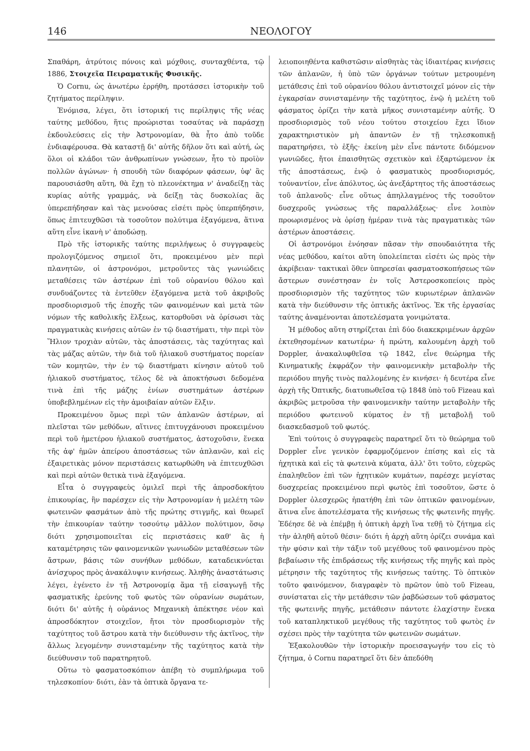146 ΝΕΟΛΟΓΟΥ
Σπαθάρη, ἀτρύτοις πόνοις καὶ μόχθοις, συνταχθέντα, τῷ 1886, Στοιχεῖα Πειραματικῆς Φυσικῆς.
Ὁ Cornu, ὡς ἀνωτέρω ἐρρήθη, προτάσσει ἱστορικὴν τοῦ ζητήματος περίληψιν.
Ἐνόμισα, λέγει, ὅτι ἱστορική τις περίληψις τῆς νέας ταύτης μεθόδου, ἥτις προώρισται τοσαύτας νὰ παράσχῃ ἐκδουλεύσεις εἰς τὴν Ἀστρονομίαν, θὰ ἦτο ἀπὸ τοῦδε ἐνδιαφέρουσα. Θὰ καταστῇ δι' αὐτῆς δῆλον ὅτι καὶ αὐτή, ὡς ὅλοι οἱ κλάδοι τῶν ἀνθρωπίνων γνώσεων, ἦτο τὸ προϊὸν πολλῶν ἀγώνων· ἡ σπουδὴ τῶν διαφόρων φάσεων, ὑφ' ἃς παρουσιάσθη αὕτη, θὰ ἔχῃ τὸ πλεονέκτημα ν' ἀναδείξῃ τὰς κυρίας αὐτῆς γραμμάς, νὰ δείξῃ τὰς δυσκολίας ἃς ὑπερεπήδησαν καὶ τὰς μενούσας εἰσέτι πρὸς ὑπερπήδησιν, ὅπως ἐπιτευχθῶσι τὰ τοσοῦτον πολύτιμα ἐξαγόμενα, ἅτινα αὕτη εἶνε ἱκανὴ ν' ἀποδώσῃ.
Πρὸ τῆς ἱστορικῆς ταύτης περιλήψεως ὁ συγγραφεὺς προλογιζόμενος σημειοῖ ὅτι, προκειμένου μὲν περὶ πλανητῶν, οἱ ἀστρονόμοι, μετροῦντες τὰς γωνιώδεις μεταθέσεις τῶν ἀστέρων ἐπὶ τοῦ οὐρανίου θόλου καὶ συνδυάζοντες τὰ ἐντεῦθεν ἐξαγόμενα μετὰ τοῦ ἀκριβοῦς προσδιορισμοῦ τῆς ἐποχῆς τῶν φαινομένων καὶ μετὰ τῶν νόμων τῆς καθολικῆς ἕλξεως, κατορθοῦσι νὰ ὁρίσωσι τὰς πραγματικὰς κινήσεις αὐτῶν ἐν τῷ διαστήματι, τὴν περὶ τὸν Ἥλιον τροχιὰν αὐτῶν, τὰς ἀποστάσεις, τὰς ταχύτητας καὶ τὰς μάζας αὐτῶν, τὴν διὰ τοῦ ἡλιακοῦ συστήματος πορείαν τῶν κομητῶν, τὴν ἐν τῷ διαστήματι κίνησιν αὐτοῦ τοῦ ἡλιακοῦ συστήματος, τέλος δὲ νὰ ἀποκτήσωσι δεδομένα τινὰ ἐπὶ τῆς μάζης ἐνίων συστημάτων ἀστέρων ὑποβεβλημένων εἰς τὴν ἀμοιβαίαν αὐτῶν ἕλξιν.
Προκειμένου ὅμως περὶ τῶν ἀπλανῶν ἀστέρων, αἱ πλεῖσται τῶν μεθόδων, αἵτινες ἐπιτυγχάνουσι προκειμένου περὶ τοῦ ἡμετέρου ἡλιακοῦ συστήματος, ἀστοχοῦσιν, ἕνεκα τῆς ἀφ' ἡμῶν ἀπείρου ἀποστάσεως τῶν ἀπλανῶν, καὶ εἰς ἐξαιρετικὰς μόνον περιστάσεις κατωρθώθη νὰ ἐπιτευχθῶσι καὶ περὶ αὐτῶν θετικὰ τινὰ ἐξαγόμενα.
Εἶτα ὁ συγγραφεὺς ὁμιλεῖ περὶ τῆς ἀπροσδοκήτου ἐπικουρίας, ἣν παρέσχεν εἰς τὴν Ἀστρονομίαν ἡ μελέτη τῶν φωτεινῶν φασμάτων ἀπὸ τῆς πρώτης στιγμῆς, καὶ θεωρεῖ τὴν ἐπικουρίαν ταύτην τοσούτῳ μᾶλλον πολύτιμον, ὅσῳ διότι χρησιμοποιεῖται εἰς περιστάσεις καθ' ἃς ἡ καταμέτρησις τῶν φαινομενικῶν γωνιωδῶν μεταθέσεων τῶν ἄστρων, βάσις τῶν συνήθων μεθόδων, καταδεικνύεται ἀνίσχυρος πρὸς ἀνακάλυψιν κινήσεως. Ἀληθὴς ἀναστάτωσις λέγει, ἐγένετο ἐν τῇ Ἀστρονομίᾳ ἅμα τῇ εἰσαγωγῇ τῆς φασματικῆς ἐρεύνης τοῦ φωτὸς τῶν οὐρανίων σωμάτων, διότι δι' αὐτῆς ἡ οὐράνιος Μηχανικὴ ἀπέκτησε νέον καὶ ἀπροσδόκητον στοιχεῖον, ἤτοι τὸν προσδιορισμὸν τῆς ταχύτητος τοῦ ἄστρου κατὰ τὴν διεύθυνσιν τῆς ἀκτῖνος, τὴν ἄλλως λεγομένην συνισταμένην τῆς ταχύτητος κατὰ τὴν διεύθυνσιν τοῦ παρατηρητοῦ.
Οὕτω τὸ φασματοσκόπιον ἀπέβη τὸ συμπλήρωμα τοῦ τηλεσκοπίου· διότι, ἐὰν τὰ ὀπτικὰ ὄργανα τε-
λειοποιηθέντα καθιστῶσιν αἰσθητὰς τὰς ἰδιαιτέρας κινήσεις τῶν ἀπλανῶν, ἡ ὑπὸ τῶν ὀργάνων τούτων μετρουμένη μετάθεσις ἐπὶ τοῦ οὐρανίου θόλου ἀντιστοιχεῖ μόνον εἰς τὴν ἐγκαρσίαν συνισταμένην τῆς ταχύτητος, ἐνῷ ἡ μελέτη τοῦ φάσματος ὁρίζει τὴν κατὰ μῆκος συνισταμένην αὐτῆς. Ὁ προσδιορισμὸς τοῦ νέου τούτου στοιχείου ἔχει ἴδιον χαρακτηριστικὸν μὴ ἀπαντῶν ἐν τῇ τηλεσκοπικῇ παρατηρήσει, τὸ ἑξῆς· ἐκείνη μὲν εἶνε πάντοτε διδόμενον γωνιῶδες, ἤτοι ἐπαισθητῶς σχετικὸν καὶ ἐξαρτώμενον ἐκ τῆς ἀποστάσεως, ἐνῷ ὁ φασματικὸς προσδιορισμός, τοὐναντίον, εἶνε ἀπόλυτος, ὡς ἀνεξάρτητος τῆς ἀποστάσεως τοῦ ἀπλανοῦς· εἶνε οὕτως ἀπηλλαγμένος τῆς τοσοῦτον δυσχεροῦς γνώσεως τῆς παραλλάξεως· εἶνε λοιπὸν προωρισμένος νὰ ὁρίσῃ ἡμέραν τινὰ τὰς πραγματικὰς τῶν ἀστέρων ἀποστάσεις.
Οἱ ἀστρονόμοι ἐνόησαν πᾶσαν τὴν σπουδαιότητα τῆς νέας μεθόδου, καίτοι αὕτη ὑπολείπεται εἰσέτι ὡς πρὸς τὴν ἀκρίβειαν· τακτικαὶ ὅθεν ὑπηρεσίαι φασματοσκοπήσεως τῶν ἄστερων συνέστησαν ἐν τοῖς Ἀστεροσκοπείοις πρὸς προσδιορισμὸν τῆς ταχύτητος τῶν κυριωτέρων ἀπλανῶν κατὰ τὴν διεύθυνσιν τῆς ὀπτικῆς ἀκτῖνος. Ἐκ τῆς ἐργασίας ταύτης ἀναμένονται ἀποτελέσματα γονιμώτατα.
Ἡ μέθοδος αὕτη στηρίζεται ἐπὶ δύο διακεκριμένων ἀρχῶν ἐκτεθησομένων κατωτέρω· ἡ πρώτη, καλουμένη ἀρχὴ τοῦ Doppler, ἀνακαλυφθεῖσα τῷ 1842, εἶνε θεώρημα τῆς Κινηματικῆς ἐκφράζον τὴν φαινομενικὴν μεταβολὴν τῆς περιόδου πηγῆς τινὸς παλλομένης ἐν κινήσει· ἡ δευτέρα εἶνε ἀρχὴ τῆς Ὀπτικῆς, διατυπωθεῖσα τῷ 1848 ὑπὸ τοῦ Fizeau καὶ ἀκριβῶς μετροῦσα τὴν φαινομενικὴν ταύτην μεταβολὴν τῆς περιόδου φωτεινοῦ κύματος ἐν τῇ μεταβολῇ τοῦ διασκεδασμοῦ τοῦ φωτός.
Ἐπὶ τούτοις ὁ συγγραφεὺς παρατηρεῖ ὅτι τὸ θεώρημα τοῦ Doppler εἶνε γενικὸν ἐφαρμοζόμενον ἐπίσης καὶ εἰς τὰ ἠχητικὰ καὶ εἰς τὰ φωτεινὰ κύματα, ἀλλ' ὅτι τοῦτο, εὐχερῶς ἐπαληθεῦον ἐπὶ τῶν ἠχητικῶν κυμάτων, παρέσχε μεγίστας δυσχερείας προκειμένου περὶ φωτὸς ἐπὶ τοσοῦτον, ὥστε ὁ Doppler ὀλεσχερῶς ἠπατήθη ἐπὶ τῶν ὀπτικῶν φαινομένων, ἅτινα εἶνε ἀποτελέσματα τῆς κινήσεως τῆς φωτεινῆς πηγῆς. Ἐδέησε δὲ νὰ ἐπέμβῃ ἡ ὀπτικὴ ἀρχὴ ἵνα τεθῇ τὸ ζήτημα εἰς τὴν ἀληθῆ αὐτοῦ θέσιν· διότι ἡ ἀρχὴ αὕτη ὁρίζει συνάμα καὶ τὴν φύσιν καὶ τὴν τάξιν τοῦ μεγέθους τοῦ φαινομένου πρὸς βεβαίωσιν τῆς ἐπιδράσεως τῆς κινήσεως τῆς πηγῆς καὶ πρὸς μέτρησιν τῆς ταχύτητος τῆς κινήσεως ταύτης. Τὸ ὀπτικὸν τοῦτο φαινόμενον, διαγραφὲν τὸ πρῶτον ὑπὸ τοῦ Fizeau, συνίσταται εἰς τὴν μετάθεσιν τῶν ῥαβδώσεων τοῦ φάσματος τῆς φωτεινῆς πηγῆς, μετάθεσιν πάντοτε ἐλαχίστην ἕνεκα τοῦ καταπληκτικοῦ μεγέθους τῆς ταχύτητος τοῦ φωτὸς ἐν σχέσει πρὸς τὴν ταχύτητα τῶν φωτεινῶν σωμάτων.
Ἐξακολουθῶν τὴν ἱστορικὴν προεισαγωγήν του εἰς τὸ ζήτημα, ὁ Cornu παρατηρεῖ ὅτι δὲν ἀπεδόθη